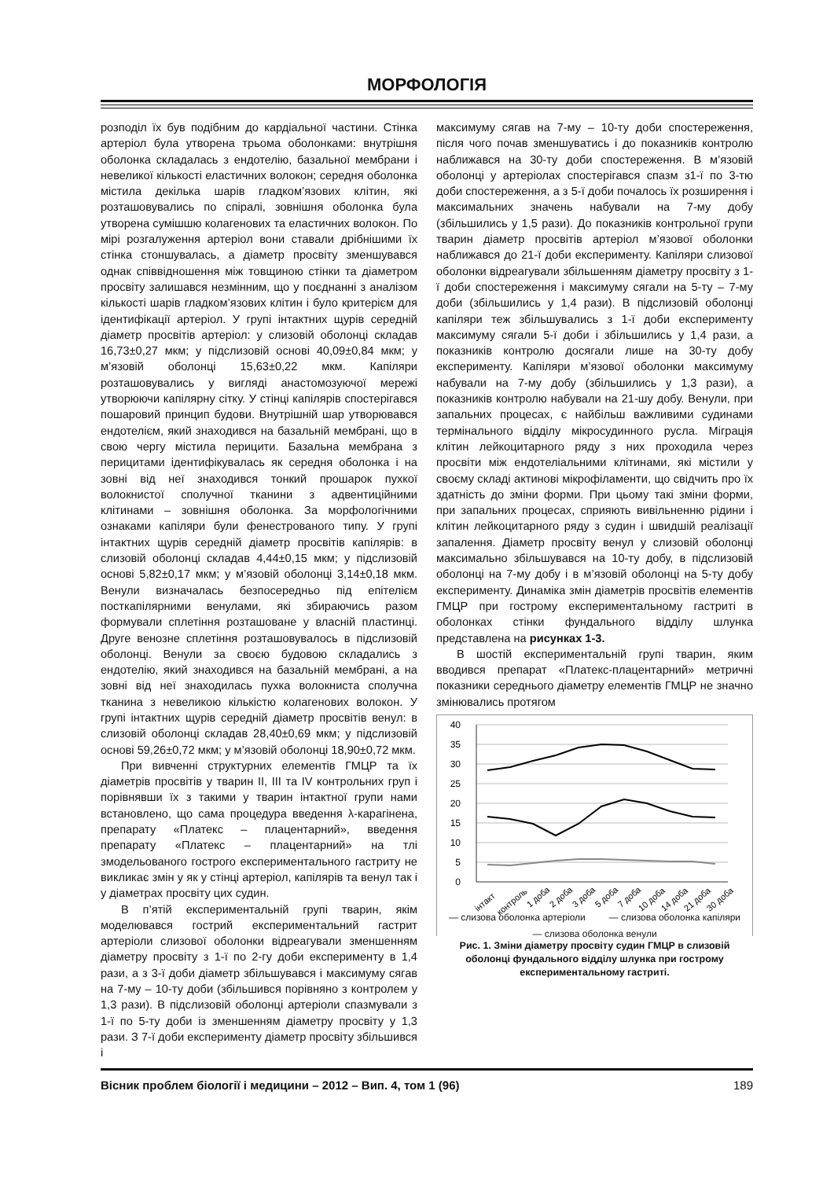МОРФОЛОГІЯ
розподіл їх був подібним до кардіальної частини. Стінка артеріол була утворена трьома оболонками: внутрішня оболонка складалась з ендотелію, базальної мембрани і невеликої кількості еластичних волокон; середня оболонка містила декілька шарів гладком’язових клітин, які розташовувались по спіралі, зовнішня оболонка була утворена сумішшю колагенових та еластичних волокон. По мірі розгалуження артеріол вони ставали дрібнішими їх стінка стоншувалась, а діаметр просвіту зменшувався однак співвідношення між товщиною стінки та діаметром просвіту залишався незмінним, що у поєднанні з аналізом кількості шарів гладком’язових клітин і було критерієм для ідентифікації артеріол. У групі інтактних щурів середній діаметр просвітів артеріол: у слизовій оболонці складав 16,73±0,27 мкм; у підслизовій основі 40,09±0,84 мкм; у м’язовій оболонці 15,63±0,22 мкм. Капіляри розташовувались у вигляді анастомозуючої мережі утворюючи капілярну сітку. У стінці капілярів спостерігався пошаровий принцип будови. Внутрішній шар утворювався ендотелієм, який знаходився на базальній мембрані, що в свою чергу містила перицити. Базальна мембрана з перицитами ідентифікувалась як середня оболонка і на зовні від неї знаходився тонкий прошарок пухкої волокнистої сполучної тканини з адвентиційними клітинами – зовнішня оболонка. За морфологічними ознаками капіляри були фенестрованого типу. У групі інтактних щурів середній діаметр просвітів капілярів: в слизовій оболонці складав 4,44±0,15 мкм; у підслизовій основі 5,82±0,17 мкм; у м’язовій оболонці 3,14±0,18 мкм. Венули визначалась безпосередньо під епітелієм посткапілярними венулами, які збираючись разом формували сплетіння розташоване у власній пластинці. Друге венозне сплетіння розташовувалось в підслизовій оболонці. Венули за своєю будовою складались з ендотелію, який знаходився на базальній мембрані, а на зовні від неї знаходилась пухка волокниста сполучна тканина з невеликою кількістю колагенових волокон. У групі інтактних щурів середній діаметр просвітів венул: в слизовій оболонці складав 28,40±0,69 мкм; у підслизовій основі 59,26±0,72 мкм; у м’язовій оболонці 18,90±0,72 мкм.
При вивченні структурних елементів ГМЦР та їх діаметрів просвітів у тварин II, III та IV контрольних груп і порівнявши їх з такими у тварин інтактної групи нами встановлено, що сама процедура введення λ-карагінена, препарату «Платекс – плацентарний», введення препарату «Платекс – плацентарний» на тлі змодельованого гострого експериментального гастриту не викликає змін у як у стінці артеріол, капілярів та венул так і у діаметрах просвіту цих судин.
В п’ятій експериментальній групі тварин, якім моделювався гострий експериментальний гастрит артеріоли слизової оболонки відреагували зменшенням діаметру просвіту з 1-ї по 2-гу доби експерименту в 1,4 рази, а з 3-ї доби діаметр збільшувався і максимуму сягав на 7-му – 10-ту доби (збільшився порівняно з контролем у 1,3 рази). В підслизовій оболонці артеріоли спазмували з 1-ї по 5-ту доби із зменшенням діаметру просвіту у 1,3 рази. З 7-ї доби експерименту діаметр просвіту збільшився і
максимуму сягав на 7-му – 10-ту доби спостереження, після чого почав зменшуватись і до показників контролю наближався на 30-ту доби спостереження. В м’язовій оболонці у артеріолах спостерігався спазм з1-ї по 3-тю доби спостереження, а з 5-ї доби почалось їх розширення і максимальних значень набували на 7-му добу (збільшились у 1,5 рази). До показників контрольної групи тварин діаметр просвітів артеріол м’язової оболонки наближався до 21-ї доби експерименту. Капіляри слизової оболонки відреагували збільшенням діаметру просвіту з 1-ї доби спостереження і максимуму сягали на 5-ту – 7-му доби (збільшились у 1,4 рази). В підслизовій оболонці капіляри теж збільшувались з 1-ї доби експерименту максимуму сягали 5-ї доби і збільшились у 1,4 рази, а показників контролю досягали лише на 30-ту добу експерименту. Капіляри м’язової оболонки максимуму набували на 7-му добу (збільшились у 1,3 рази), а показників контролю набували на 21-шу добу. Венули, при запальних процесах, є найбільш важливими судинами термінального відділу мікросудинного русла. Міграція клітин лейкоцитарного ряду з них проходила через просвіти між ендотеліальними клітинами, які містили у своєму складі актинові мікрофіламенти, що свідчить про їх здатність до зміни форми. При цьому такі зміни форми, при запальних процесах, сприяють вивільненню рідини і клітин лейкоцитарного ряду з судин і швидшій реалізації запалення. Діаметр просвіту венул у слизовій оболонці максимально збільшувався на 10-ту добу, в підслизовій оболонці на 7-му добу і в м’язовій оболонці на 5-ту добу експерименту. Динаміка змін діаметрів просвітів елементів ГМЦР при гострому експериментальному гастриті в оболонках стінки фундального відділу шлунка представлена на рисунках 1-3.
В шостій експериментальній групі тварин, яким вводився препарат «Платекс-плацентарний» метричні показники середнього діаметру елементів ГМЦР не значно змінювались протягом
40
35
30
25
20
15
10
5
0
інтакт
контроль
1 доба
2 доба
3 доба
5 доба
7 доба
10 доба
14 доба
21 доба
30 доба
— слизова оболонка артеріоли — слизова оболонка капіляри
— слизова оболонка венули
Рис. 1. Зміни діаметру просвіту судин ГМЦР в слизовій оболонці фундального відділу шлунка при гострому експериментальному гастриті.
Вісник проблем біології і медицини – 2012 – Вип. 4, том 1 (96) 189